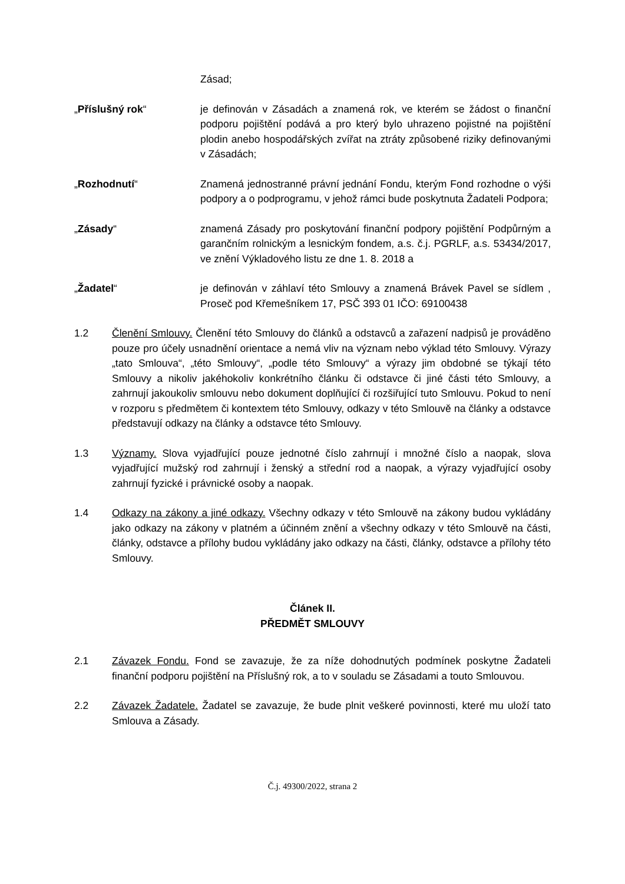Zásad;
„Příslušný rok“ je definován v Zásadách a znamená rok, ve kterém se žádost o finanční podporu pojištění podává a pro který bylo uhrazeno pojistné na pojištění plodin anebo hospodářských zvířat na ztráty způsobené riziky definovanými v Zásadách;
„Rozhodnutí“ Znamená jednostranné právní jednání Fondu, kterým Fond rozhodne o výši podpory a o podprogramu, v jehož rámci bude poskytnuta Žadateli Podpora;
„Zásady“ znamená Zásady pro poskytování finanční podpory pojištění Podpůrným a garančním rolnickým a lesnickým fondem, a.s. č.j. PGRLF, a.s. 53434/2017, ve znění Výkladového listu ze dne 1. 8. 2018 a
„Žadatel“ je definován v záhlaví této Smlouvy a znamená Brávek Pavel se sídlem , Proseč pod Křemešníkem 17, PSČ 393 01 IČO: 69100438
1.2 Členění Smlouvy. Členění této Smlouvy do článků a odstavců a zařazení nadpisů je prováděno pouze pro účely usnadnění orientace a nemá vliv na význam nebo výklad této Smlouvy. Výrazy „tato Smlouva“, „této Smlouvy“, „podle této Smlouvy“ a výrazy jim obdobné se týkají této Smlouvy a nikoliv jakéhokoliv konkrétního článku či odstavce či jiné části této Smlouvy, a zahrnují jakoukoliv smlouvu nebo dokument doplňující či rozšiřující tuto Smlouvu. Pokud to není v rozporu s předmětem či kontextem této Smlouvy, odkazy v této Smlouvě na články a odstavce představují odkazy na články a odstavce této Smlouvy.
1.3 Významy. Slova vyjadřující pouze jednotné číslo zahrnují i množné číslo a naopak, slova vyjadřující mužský rod zahrnují i ženský a střední rod a naopak, a výrazy vyjadřující osoby zahrnují fyzické i právnické osoby a naopak.
1.4 Odkazy na zákony a jiné odkazy. Všechny odkazy v této Smlouvě na zákony budou vykládány jako odkazy na zákony v platném a účinném znění a všechny odkazy v této Smlouvě na části, články, odstavce a přílohy budou vykládány jako odkazy na části, články, odstavce a přílohy této Smlouvy.
Článek II.
PŘEDMĚT SMLOUVY
2.1 Závazek Fondu. Fond se zavazuje, že za níže dohodnutých podmínek poskytne Žadateli finanční podporu pojištění na Příslušný rok, a to v souladu se Zásadami a touto Smlouvou.
2.2 Závazek Žadatele. Žadatel se zavazuje, že bude plnit veškeré povinnosti, které mu uloží tato Smlouva a Zásady.
Č.j. 49300/2022, strana 2